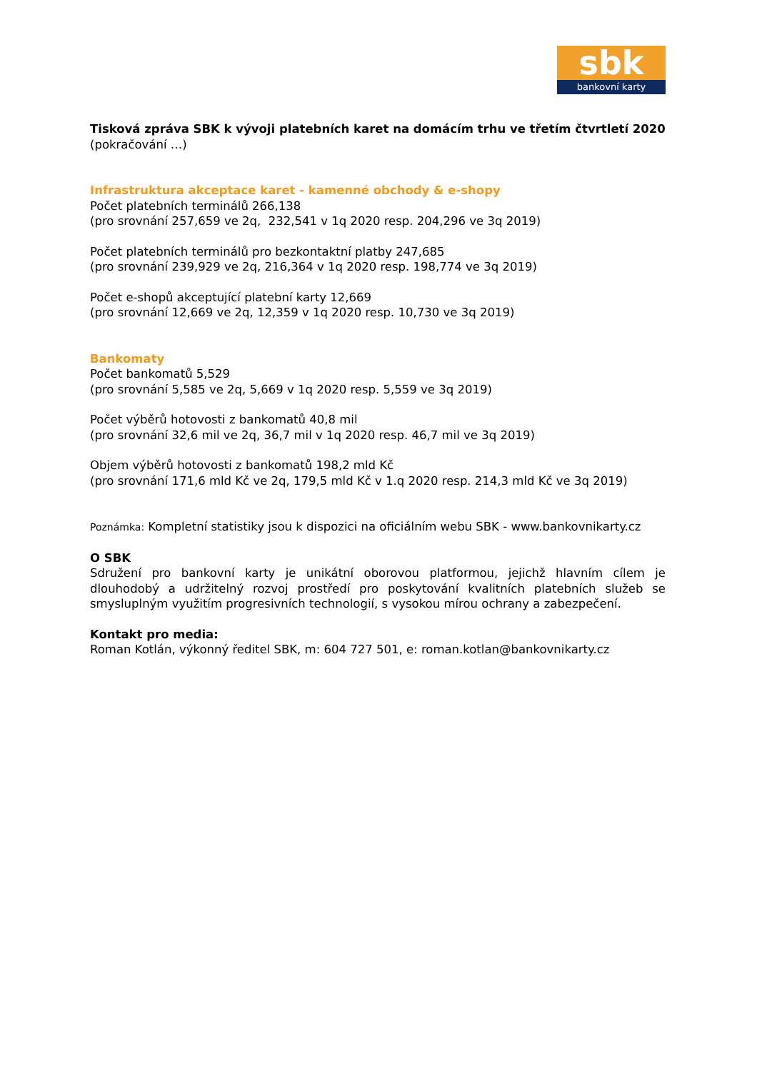sbk
bankovní karty
Tisková zpráva SBK k vývoji platebních karet na domácím trhu ve třetím čtvrtletí 2020
(pokračování …)
Infrastruktura akceptace karet - kamenné obchody & e-shopy
Počet platebních terminálů 266,138
(pro srovnání 257,659 ve 2q, 232,541 v 1q 2020 resp. 204,296 ve 3q 2019)
Počet platebních terminálů pro bezkontaktní platby 247,685
(pro srovnání 239,929 ve 2q, 216,364 v 1q 2020 resp. 198,774 ve 3q 2019)
Počet e-shopů akceptující platební karty 12,669
(pro srovnání 12,669 ve 2q, 12,359 v 1q 2020 resp. 10,730 ve 3q 2019)
Bankomaty
Počet bankomatů 5,529
(pro srovnání 5,585 ve 2q, 5,669 v 1q 2020 resp. 5,559 ve 3q 2019)
Počet výběrů hotovosti z bankomatů 40,8 mil
(pro srovnání 32,6 mil ve 2q, 36,7 mil v 1q 2020 resp. 46,7 mil ve 3q 2019)
Objem výběrů hotovosti z bankomatů 198,2 mld Kč
(pro srovnání 171,6 mld Kč ve 2q, 179,5 mld Kč v 1.q 2020 resp. 214,3 mld Kč ve 3q 2019)
Poznámka: Kompletní statistiky jsou k dispozici na oficiálním webu SBK - www.bankovnikarty.cz
O SBK
Sdružení pro bankovní karty je unikátní oborovou platformou, jejichž hlavním cílem je dlouhodobý a udržitelný rozvoj prostředí pro poskytování kvalitních platebních služeb se smysluplným využitím progresivních technologií, s vysokou mírou ochrany a zabezpečení.
Kontakt pro media:
Roman Kotlán, výkonný ředitel SBK, m: 604 727 501, e: roman.kotlan@bankovnikarty.cz